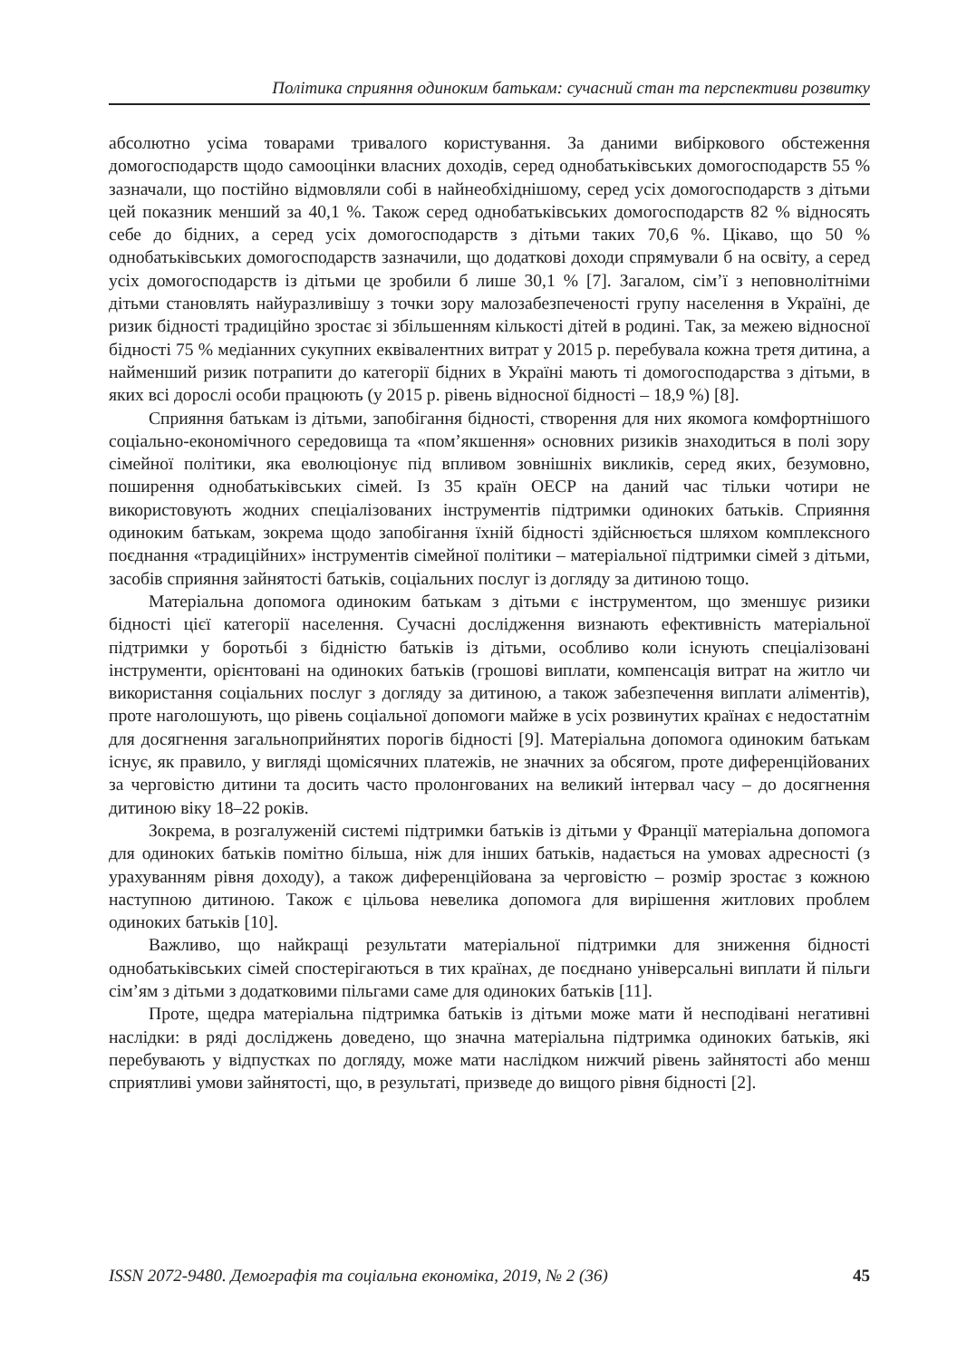Політика сприяння одиноким батькам: сучасний стан та перспективи розвитку
абсолютно усіма товарами тривалого користування. За даними вибіркового обстеження домогосподарств щодо самооцінки власних доходів, серед однобатьківських домогосподарств 55 % зазначали, що постійно відмовляли собі в найнеобхіднішому, серед усіх домогосподарств з дітьми цей показник менший за 40,1 %. Також серед однобатьківських домогосподарств 82 % відносять себе до бідних, а серед усіх домогосподарств з дітьми таких 70,6 %. Цікаво, що 50 % однобатьківських домогосподарств зазначили, що додаткові доходи спрямували б на освіту, а серед усіх домогосподарств із дітьми це зробили б лише 30,1 % [7]. Загалом, сім’ї з неповнолітніми дітьми становлять найуразливішу з точки зору малозабезпеченості групу населення в Україні, де ризик бідності традиційно зростає зі збільшенням кількості дітей в родині. Так, за межею відносної бідності 75 % медіанних сукупних еквівалентних витрат у 2015 р. перебувала кожна третя дитина, а найменший ризик потрапити до категорії бідних в Україні мають ті домогосподарства з дітьми, в яких всі дорослі особи працюють (у 2015 р. рівень відносної бідності – 18,9 %) [8].
Сприяння батькам із дітьми, запобігання бідності, створення для них якомога комфортнішого соціально-економічного середовища та «пом’якшення» основних ризиків знаходиться в полі зору сімейної політики, яка еволюціонує під впливом зовнішніх викликів, серед яких, безумовно, поширення однобатьківських сімей. Із 35 країн ОЕСР на даний час тільки чотири не використовують жодних спеціалізованих інструментів підтримки одиноких батьків. Сприяння одиноким батькам, зокрема щодо запобігання їхній бідності здійснюється шляхом комплексного поєднання «традиційних» інструментів сімейної політики – матеріальної підтримки сімей з дітьми, засобів сприяння зайнятості батьків, соціальних послуг із догляду за дитиною тощо.
Матеріальна допомога одиноким батькам з дітьми є інструментом, що зменшує ризики бідності цієї категорії населення. Сучасні дослідження визнають ефективність матеріальної підтримки у боротьбі з бідністю батьків із дітьми, особливо коли існують спеціалізовані інструменти, орієнтовані на одиноких батьків (грошові виплати, компенсація витрат на житло чи використання соціальних послуг з догляду за дитиною, а також забезпечення виплати аліментів), проте наголошують, що рівень соціальної допомоги майже в усіх розвинутих країнах є недостатнім для досягнення загальноприйнятих порогів бідності [9]. Матеріальна допомога одиноким батькам існує, як правило, у вигляді щомісячних платежів, не значних за обсягом, проте диференційованих за черговістю дитини та досить часто пролонгованих на великий інтервал часу – до досягнення дитиною віку 18–22 років.
Зокрема, в розгалуженій системі підтримки батьків із дітьми у Франції матеріальна допомога для одиноких батьків помітно більша, ніж для інших батьків, надається на умовах адресності (з урахуванням рівня доходу), а також диференційована за черговістю – розмір зростає з кожною наступною дитиною. Також є цільова невелика допомога для вирішення житлових проблем одиноких батьків [10].
Важливо, що найкращі результати матеріальної підтримки для зниження бідності однобатьківських сімей спостерігаються в тих країнах, де поєднано універсальні виплати й пільги сім’ям з дітьми з додатковими пільгами саме для одиноких батьків [11].
Проте, щедра матеріальна підтримка батьків із дітьми може мати й несподівані негативні наслідки: в ряді досліджень доведено, що значна матеріальна підтримка одиноких батьків, які перебувають у відпустках по догляду, може мати наслідком нижчий рівень зайнятості або менш сприятливі умови зайнятості, що, в результаті, призведе до вищого рівня бідності [2].
ISSN 2072-9480. Демографія та соціальна економіка, 2019, № 2 (36) 45